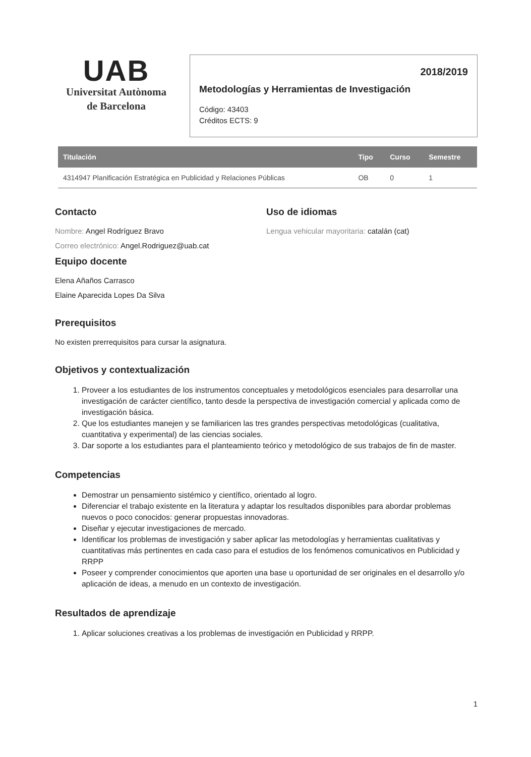UAB
Universitat Autònoma
de Barcelona
2018/2019
Metodologías y Herramientas de Investigación
Código: 43403
Créditos ECTS: 9
| Titulación | Tipo | Curso | Semestre |
| --- | --- | --- | --- |
| 4314947 Planificación Estratégica en Publicidad y Relaciones Públicas | OB | 0 | 1 |
Contacto
Nombre: Angel Rodríguez Bravo
Correo electrónico: Angel.Rodriguez@uab.cat
Uso de idiomas
Lengua vehicular mayoritaria: catalán (cat)
Equipo docente
Elena Añaños Carrasco
Elaine Aparecida Lopes Da Silva
Prerequisitos
No existen prerrequisitos para cursar la asignatura.
Objetivos y contextualización
1. Proveer a los estudiantes de los instrumentos conceptuales y metodológicos esenciales para desarrollar una investigación de carácter científico, tanto desde la perspectiva de investigación comercial y aplicada como de investigación básica.
2. Que los estudiantes manejen y se familiaricen las tres grandes perspectivas metodológicas (cualitativa, cuantitativa y experimental) de las ciencias sociales.
3. Dar soporte a los estudiantes para el planteamiento teórico y metodológico de sus trabajos de fin de master.
Competencias
Demostrar un pensamiento sistémico y científico, orientado al logro.
Diferenciar el trabajo existente en la literatura y adaptar los resultados disponibles para abordar problemas nuevos o poco conocidos: generar propuestas innovadoras.
Diseñar y ejecutar investigaciones de mercado.
Identificar los problemas de investigación y saber aplicar las metodologías y herramientas cualitativas y cuantitativas más pertinentes en cada caso para el estudios de los fenómenos comunicativos en Publicidad y RRPP
Poseer y comprender conocimientos que aporten una base u oportunidad de ser originales en el desarrollo y/o aplicación de ideas, a menudo en un contexto de investigación.
Resultados de aprendizaje
1. Aplicar soluciones creativas a los problemas de investigación en Publicidad y RRPP.
1